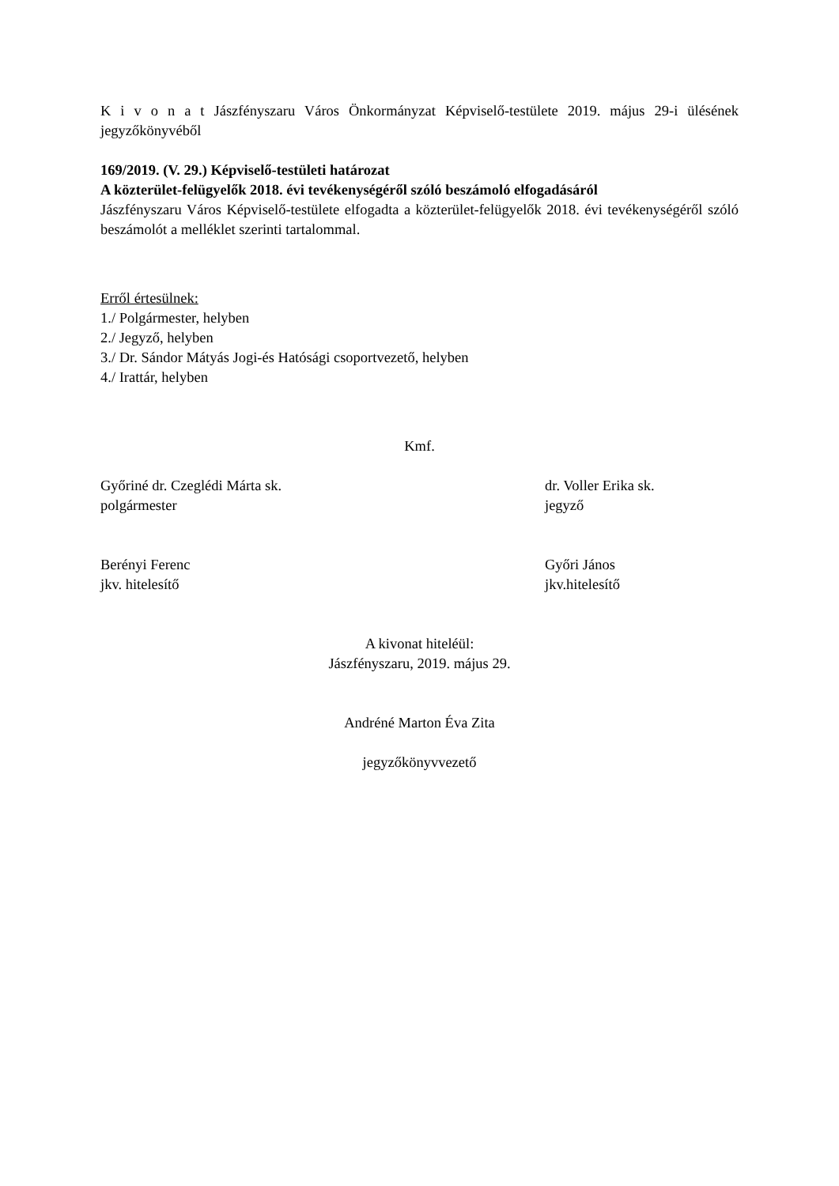K i v o n a t Jászfényszaru Város Önkormányzat Képviselő-testülete 2019. május 29-i ülésének jegyzőkönyvéből
169/2019. (V. 29.) Képviselő-testületi határozat
A közterület-felügyelők 2018. évi tevékenységéről szóló beszámoló elfogadásáról
Jászfényszaru Város Képviselő-testülete elfogadta a közterület-felügyelők 2018. évi tevékenységéről szóló beszámolót a melléklet szerinti tartalommal.
Erről értesülnek:
1./ Polgármester, helyben
2./ Jegyző, helyben
3./ Dr. Sándor Mátyás Jogi-és Hatósági csoportvezető, helyben
4./ Irattár, helyben
Kmf.
Győriné dr. Czeglédi Márta sk.
polgármester
dr. Voller Erika sk.
jegyző
Berényi Ferenc
jkv. hitelesítő
Győri János
jkv.hitelesítő
A kivonat hiteléül:
Jászfényszaru, 2019. május 29.
Andréné Marton Éva Zita
jegyzőkönyvvezető